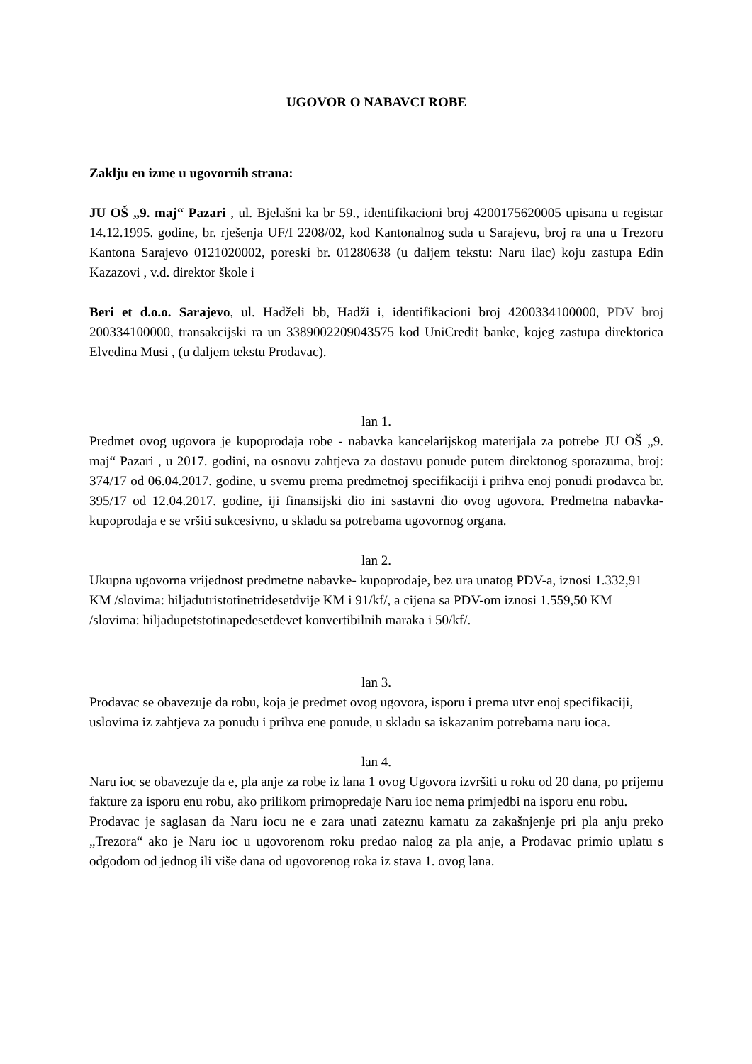UGOVOR O NABAVCI ROBE
Zaklju en izme u ugovornih strana:
JU OŠ „9. maj“ Pazari , ul. Bjelašni ka br 59., identifikacioni broj 4200175620005 upisana u registar 14.12.1995. godine, br. rješenja UF/I 2208/02, kod Kantonalnog suda u Sarajevu, broj ra una u Trezoru Kantona Sarajevo 0121020002, poreski br. 01280638 (u daljem tekstu: Naru ilac) koju zastupa Edin Kazazovi , v.d. direktor škole i
Beri et d.o.o. Sarajevo, ul. Hadželi bb, Hadži i, identifikacioni broj 4200334100000, PDV broj 200334100000, transakcijski ra un 3389002209043575 kod UniCredit banke, kojeg zastupa direktorica Elvedina Musi , (u daljem tekstu Prodavac).
lan 1.
Predmet ovog ugovora je kupoprodaja robe - nabavka kancelarijskog materijala za potrebe JU OŠ „9. maj“ Pazari , u 2017. godini, na osnovu zahtjeva za dostavu ponude putem direktonog sporazuma, broj: 374/17 od 06.04.2017. godine, u svemu prema predmetnoj specifikaciji i prihva enoj ponudi prodavca br. 395/17 od 12.04.2017. godine, iji finansijski dio ini sastavni dio ovog ugovora. Predmetna nabavka- kupoprodaja e se vršiti sukcesivno, u skladu sa potrebama ugovornog organa.
lan 2.
Ukupna ugovorna vrijednost predmetne nabavke- kupoprodaje, bez ura unatog PDV-a, iznosi 1.332,91 KM /slovima: hiljadutristotinetridesetdvije KM i 91/kf/, a cijena sa PDV-om iznosi 1.559,50 KM /slovima: hiljadupetstotinapedesetdevet konvertibilnih maraka i 50/kf/.
lan 3.
Prodavac se obavezuje da robu, koja je predmet ovog ugovora, isporu i prema utvr enoj specifikaciji, uslovima iz zahtjeva za ponudu i prihva ene ponude, u skladu sa iskazanim potrebama naru ioca.
lan 4.
Naru ioc se obavezuje da e, pla anje za robe iz lana 1 ovog Ugovora izvršiti u roku od 20 dana, po prijemu fakture za isporu enu robu, ako prilikom primopredaje Naru ioc nema primjedbi na isporu enu robu.
Prodavac je saglasan da Naru iocu ne e zara unati zateznu kamatu za zakašnjenje pri pla anju preko „Trezora“ ako je Naru ioc u ugovorenom roku predao nalog za pla anje, a Prodavac primio uplatu s odgodom od jednog ili više dana od ugovorenog roka iz stava 1. ovog lana.